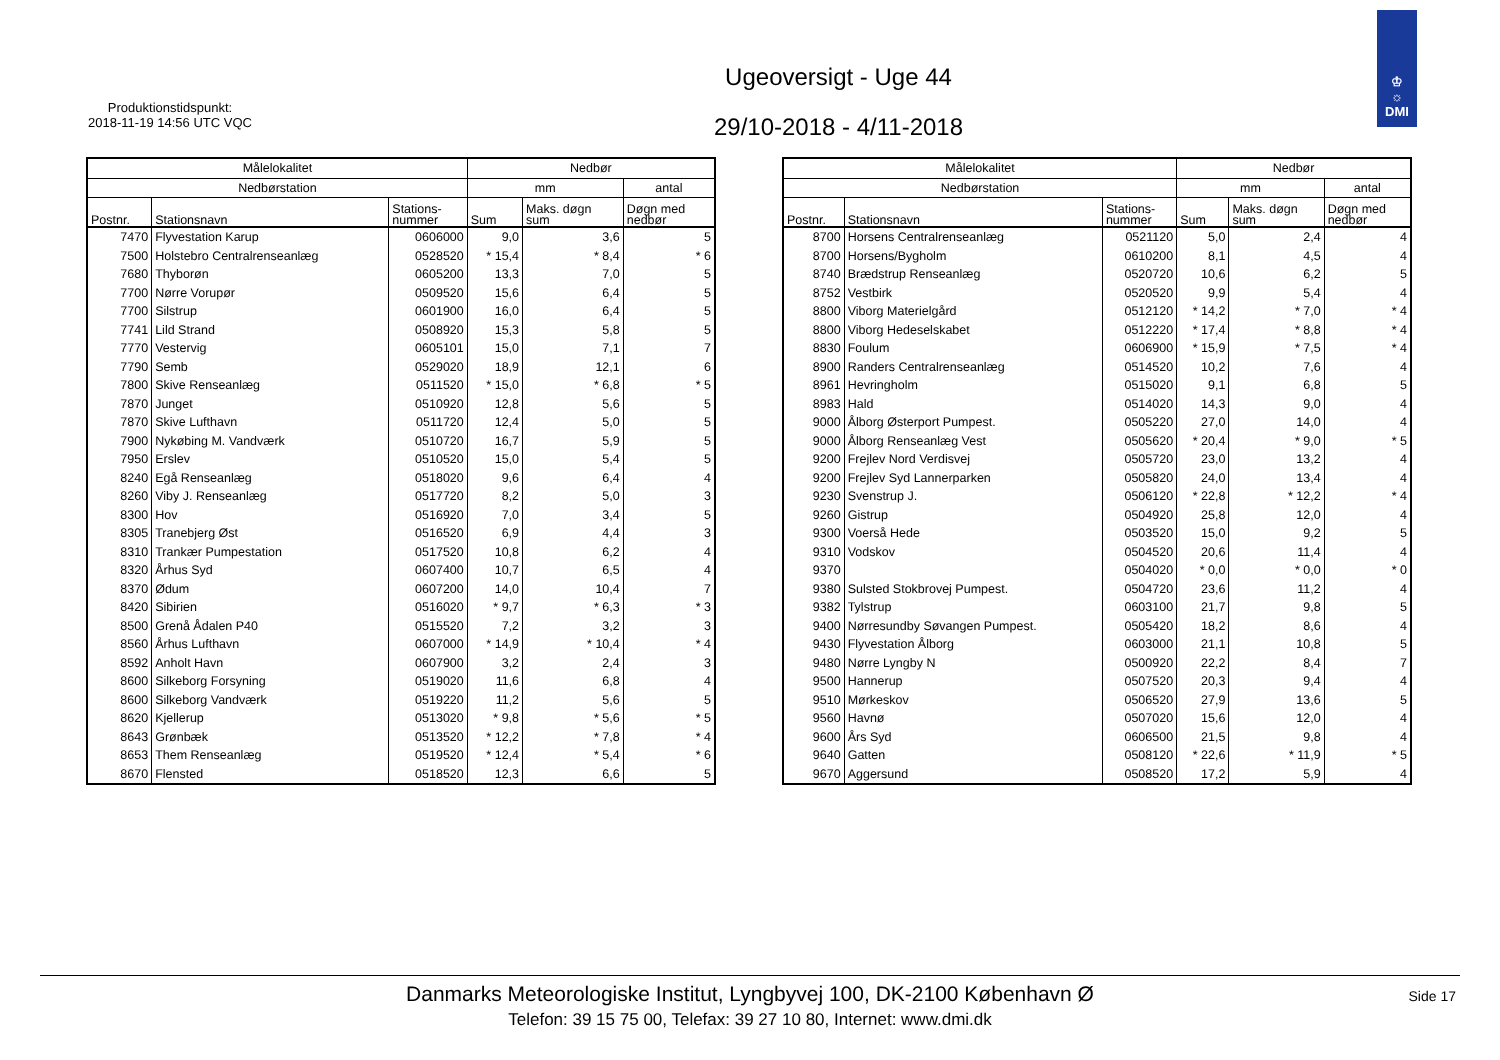Produktionstidspunkt:
2018-11-19 14:56 UTC VQC
Ugeoversigt - Uge 44
29/10-2018 - 4/11-2018
♔
☼
DMI
| Målelokalitet | | | Nedbør | | |
| --- | --- | --- | --- | --- | --- |
| Nedbørstation | | | mm | | antal |
| Postnr. | Stationsnavn | Stations- nummer | Sum | Maks. døgn sum | Døgn med nedbør |
| 7470 | Flyvestation Karup | 0606000 | 9,0 | 3,6 | 5 |
| 7500 | Holstebro Centralrenseanlæg | 0528520 | * 15,4 | * 8,4 | * 6 |
| 7680 | Thyborøn | 0605200 | 13,3 | 7,0 | 5 |
| 7700 | Nørre Vorupør | 0509520 | 15,6 | 6,4 | 5 |
| 7700 | Silstrup | 0601900 | 16,0 | 6,4 | 5 |
| 7741 | Lild Strand | 0508920 | 15,3 | 5,8 | 5 |
| 7770 | Vestervig | 0605101 | 15,0 | 7,1 | 7 |
| 7790 | Semb | 0529020 | 18,9 | 12,1 | 6 |
| 7800 | Skive Renseanlæg | 0511520 | * 15,0 | * 6,8 | * 5 |
| 7870 | Junget | 0510920 | 12,8 | 5,6 | 5 |
| 7870 | Skive Lufthavn | 0511720 | 12,4 | 5,0 | 5 |
| 7900 | Nykøbing M. Vandværk | 0510720 | 16,7 | 5,9 | 5 |
| 7950 | Erslev | 0510520 | 15,0 | 5,4 | 5 |
| 8240 | Egå Renseanlæg | 0518020 | 9,6 | 6,4 | 4 |
| 8260 | Viby J. Renseanlæg | 0517720 | 8,2 | 5,0 | 3 |
| 8300 | Hov | 0516920 | 7,0 | 3,4 | 5 |
| 8305 | Tranebjerg Øst | 0516520 | 6,9 | 4,4 | 3 |
| 8310 | Trankær Pumpestation | 0517520 | 10,8 | 6,2 | 4 |
| 8320 | Århus Syd | 0607400 | 10,7 | 6,5 | 4 |
| 8370 | Ødum | 0607200 | 14,0 | 10,4 | 7 |
| 8420 | Sibirien | 0516020 | * 9,7 | * 6,3 | * 3 |
| 8500 | Grenå Ådalen P40 | 0515520 | 7,2 | 3,2 | 3 |
| 8560 | Århus Lufthavn | 0607000 | * 14,9 | * 10,4 | * 4 |
| 8592 | Anholt Havn | 0607900 | 3,2 | 2,4 | 3 |
| 8600 | Silkeborg Forsyning | 0519020 | 11,6 | 6,8 | 4 |
| 8600 | Silkeborg Vandværk | 0519220 | 11,2 | 5,6 | 5 |
| 8620 | Kjellerup | 0513020 | * 9,8 | * 5,6 | * 5 |
| 8643 | Grønbæk | 0513520 | * 12,2 | * 7,8 | * 4 |
| 8653 | Them Renseanlæg | 0519520 | * 12,4 | * 5,4 | * 6 |
| 8670 | Flensted | 0518520 | 12,3 | 6,6 | 5 |
| Målelokalitet | | | Nedbør | | |
| --- | --- | --- | --- | --- | --- |
| Nedbørstation | | | mm | | antal |
| Postnr. | Stationsnavn | Stations- nummer | Sum | Maks. døgn sum | Døgn med nedbør |
| 8700 | Horsens Centralrenseanlæg | 0521120 | 5,0 | 2,4 | 4 |
| 8700 | Horsens/Bygholm | 0610200 | 8,1 | 4,5 | 4 |
| 8740 | Brædstrup Renseanlæg | 0520720 | 10,6 | 6,2 | 5 |
| 8752 | Vestbirk | 0520520 | 9,9 | 5,4 | 4 |
| 8800 | Viborg Materielgård | 0512120 | * 14,2 | * 7,0 | * 4 |
| 8800 | Viborg Hedeselskabet | 0512220 | * 17,4 | * 8,8 | * 4 |
| 8830 | Foulum | 0606900 | * 15,9 | * 7,5 | * 4 |
| 8900 | Randers Centralrenseanlæg | 0514520 | 10,2 | 7,6 | 4 |
| 8961 | Hevringholm | 0515020 | 9,1 | 6,8 | 5 |
| 8983 | Hald | 0514020 | 14,3 | 9,0 | 4 |
| 9000 | Ålborg Østerport Pumpest. | 0505220 | 27,0 | 14,0 | 4 |
| 9000 | Ålborg Renseanlæg Vest | 0505620 | * 20,4 | * 9,0 | * 5 |
| 9200 | Frejlev Nord Verdisvej | 0505720 | 23,0 | 13,2 | 4 |
| 9200 | Frejlev Syd Lannerparken | 0505820 | 24,0 | 13,4 | 4 |
| 9230 | Svenstrup J. | 0506120 | * 22,8 | * 12,2 | * 4 |
| 9260 | Gistrup | 0504920 | 25,8 | 12,0 | 4 |
| 9300 | Voerså Hede | 0503520 | 15,0 | 9,2 | 5 |
| 9310 | Vodskov | 0504520 | 20,6 | 11,4 | 4 |
| 9370 | | 0504020 | * 0,0 | * 0,0 | * 0 |
| 9380 | Sulsted Stokbrovej Pumpest. | 0504720 | 23,6 | 11,2 | 4 |
| 9382 | Tylstrup | 0603100 | 21,7 | 9,8 | 5 |
| 9400 | Nørresundby Søvangen Pumpest. | 0505420 | 18,2 | 8,6 | 4 |
| 9430 | Flyvestation Ålborg | 0603000 | 21,1 | 10,8 | 5 |
| 9480 | Nørre Lyngby N | 0500920 | 22,2 | 8,4 | 7 |
| 9500 | Hannerup | 0507520 | 20,3 | 9,4 | 4 |
| 9510 | Mørkeskov | 0506520 | 27,9 | 13,6 | 5 |
| 9560 | Havnø | 0507020 | 15,6 | 12,0 | 4 |
| 9600 | Års Syd | 0606500 | 21,5 | 9,8 | 4 |
| 9640 | Gatten | 0508120 | * 22,6 | * 11,9 | * 5 |
| 9670 | Aggersund | 0508520 | 17,2 | 5,9 | 4 |
Danmarks Meteorologiske Institut, Lyngbyvej 100, DK-2100 København Ø
Telefon: 39 15 75 00, Telefax: 39 27 10 80, Internet: www.dmi.dk
Side 17